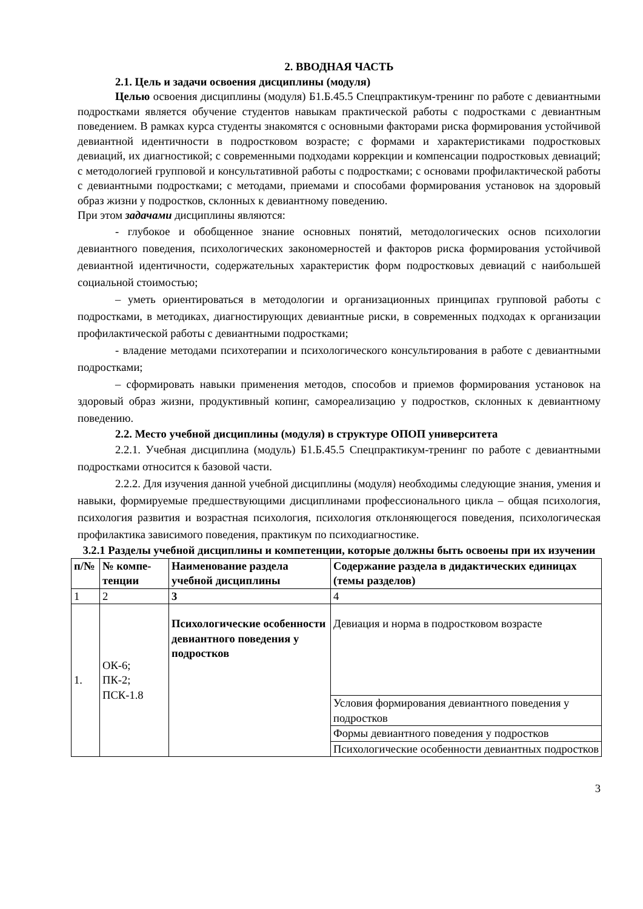2. ВВОДНАЯ ЧАСТЬ
2.1. Цель и задачи освоения дисциплины (модуля)
Целью освоения дисциплины (модуля) Б1.Б.45.5 Спецпрактикум-тренинг по работе с девиантными подростками является обучение студентов навыкам практической работы с подростками с девиантным поведением. В рамках курса студенты знакомятся с основными факторами риска формирования устойчивой девиантной идентичности в подростковом возрасте; с формами и характеристиками подростковых девиаций, их диагностикой; с современными подходами коррекции и компенсации подростковых девиаций; с методологией групповой и консультативной работы с подростками; с основами профилактической работы с девиантными подростками; с методами, приемами и способами формирования установок на здоровый образ жизни у подростков, склонных к девиантному поведению.
При этом задачами дисциплины являются:
- глубокое и обобщенное знание основных понятий, методологических основ психологии девиантного поведения, психологических закономерностей и факторов риска формирования устойчивой девиантной идентичности, содержательных характеристик форм подростковых девиаций с наибольшей социальной стоимостью;
– уметь ориентироваться в методологии и организационных принципах групповой работы с подростками, в методиках, диагностирующих девиантные риски, в современных подходах к организации профилактической работы с девиантными подростками;
- владение методами психотерапии и психологического консультирования в работе с девиантными подростками;
– сформировать навыки применения методов, способов и приемов формирования установок на здоровый образ жизни, продуктивный копинг, самореализацию у подростков, склонных к девиантному поведению.
2.2. Место учебной дисциплины (модуля) в структуре ОПОП университета
2.2.1. Учебная дисциплина (модуль) Б1.Б.45.5 Спецпрактикум-тренинг по работе с девиантными подростками относится к базовой части.
2.2.2. Для изучения данной учебной дисциплины (модуля) необходимы следующие знания, умения и навыки, формируемые предшествующими дисциплинами профессионального цикла – общая психология, психология развития и возрастная психология, психология отклоняющегося поведения, психологическая профилактика зависимого поведения, практикум по психодиагностике.
3.2.1 Разделы учебной дисциплины и компетенции, которые должны быть освоены при их изучении
| п/№ | № компе-тенции | Наименование раздела учебной дисциплины | Содержание раздела в дидактических единицах (темы разделов) |
| --- | --- | --- | --- |
| 1 | 2 | 3 | 4 |
| 1. | ОК-6; ПК-2; ПСК-1.8 | Психологические особенности девиантного поведения у подростков | Девиация и норма в подростковом возрасте |
| | | | Условия формирования девиантного поведения у подростков |
| | | | Формы девиантного поведения у подростков |
| | | | Психологические особенности девиантных подростков |
3